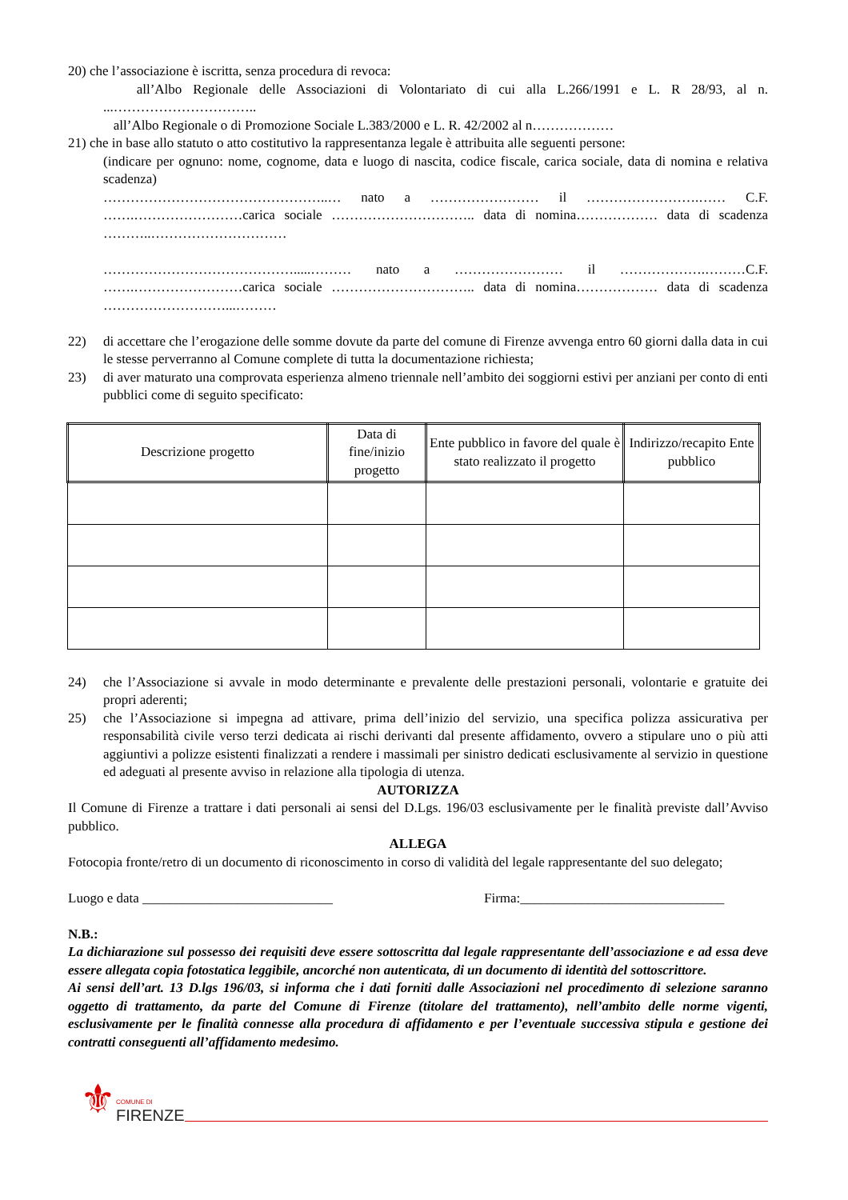20) che l’associazione è iscritta, senza procedura di revoca:
all’Albo Regionale delle Associazioni di Volontariato di cui alla L.266/1991 e L. R 28/93, al n. ...…………………………..
all’Albo Regionale o di Promozione Sociale L.383/2000 e L. R. 42/2002 al n………………
21) che in base allo statuto o atto costitutivo la rappresentanza legale è attribuita alle seguenti persone:
(indicare per ognuno: nome, cognome, data e luogo di nascita, codice fiscale, carica sociale, data di nomina e relativa scadenza)
…………………………………………..… nato a …………………… il …………………….…… C.F. …….……………………carica sociale ………………………….. data di nomina……………… data di scadenza ………..…………………………
…………………………………….....……… nato a …………………… il ……………….………C.F. …….……………………carica sociale ………………………….. data di nomina……………… data di scadenza ………………………...………
22) di accettare che l’erogazione delle somme dovute da parte del comune di Firenze avvenga entro 60 giorni dalla data in cui le stesse perverranno al Comune complete di tutta la documentazione richiesta;
23) di aver maturato una comprovata esperienza almeno triennale nell’ambito dei soggiorni estivi per anziani per conto di enti pubblici come di seguito specificato:
| Descrizione progetto | Data di fine/inizio progetto | Ente pubblico in favore del quale è stato realizzato il progetto | Indirizzo/recapito Ente pubblico |
| --- | --- | --- | --- |
24) che l’Associazione si avvale in modo determinante e prevalente delle prestazioni personali, volontarie e gratuite dei propri aderenti;
25) che l’Associazione si impegna ad attivare, prima dell’inizio del servizio, una specifica polizza assicurativa per responsabilità civile verso terzi dedicata ai rischi derivanti dal presente affidamento, ovvero a stipulare uno o più atti aggiuntivi a polizze esistenti finalizzati a rendere i massimali per sinistro dedicati esclusivamente al servizio in questione ed adeguati al presente avviso in relazione alla tipologia di utenza.
AUTORIZZA
Il Comune di Firenze a trattare i dati personali ai sensi del D.Lgs. 196/03 esclusivamente per le finalità previste dall’Avviso pubblico.
ALLEGA
Fotocopia fronte/retro di un documento di riconoscimento in corso di validità del legale rappresentante del suo delegato;
Luogo e data ____________________________ Firma:______________________________
N.B.:
La dichiarazione sul possesso dei requisiti deve essere sottoscritta dal legale rappresentante dell’associazione e ad essa deve essere allegata copia fotostatica leggibile, ancorché non autenticata, di un documento di identità del sottoscrittore.
Ai sensi dell’art. 13 D.lgs 196/03, si informa che i dati forniti dalle Associazioni nel procedimento di selezione saranno oggetto di trattamento, da parte del Comune di Firenze (titolare del trattamento), nell’ambito delle norme vigenti, esclusivamente per le finalità connesse alla procedura di affidamento e per l’eventuale successiva stipula e gestione dei contratti conseguenti all’affidamento medesimo.
⚜ COMUNE DI
FIRENZE